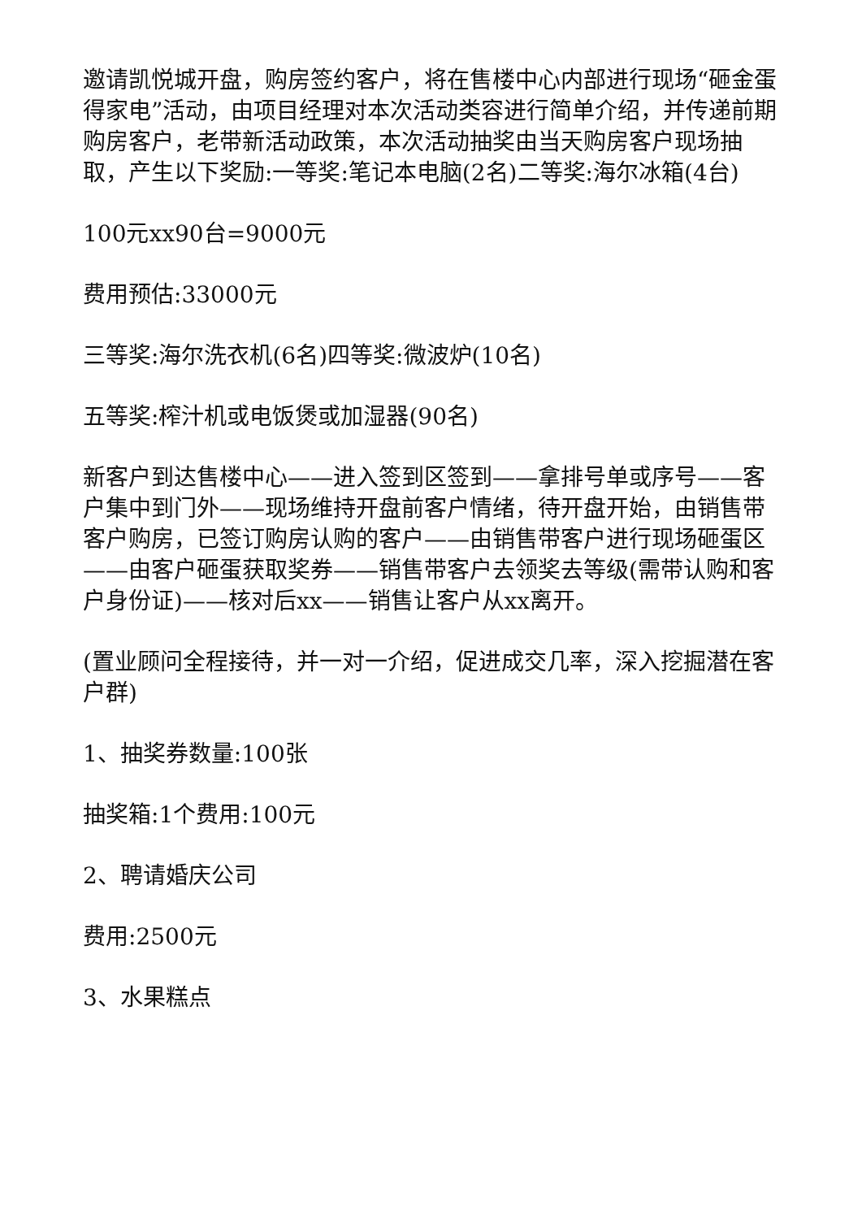邀请凯悦城开盘，购房签约客户，将在售楼中心内部进行现场“砸金蛋得家电”活动，由项目经理对本次活动类容进行简单介绍，并传递前期购房客户，老带新活动政策，本次活动抽奖由当天购房客户现场抽取，产生以下奖励:一等奖:笔记本电脑(2名)二等奖:海尔冰箱(4台)
100元xx90台=9000元
费用预估:33000元
三等奖:海尔洗衣机(6名)四等奖:微波炉(10名)
五等奖:榨汁机或电饭煲或加湿器(90名)
新客户到达售楼中心——进入签到区签到——拿排号单或序号——客户集中到门外——现场维持开盘前客户情绪，待开盘开始，由销售带客户购房，已签订购房认购的客户——由销售带客户进行现场砸蛋区——由客户砸蛋获取奖券——销售带客户去领奖去等级(需带认购和客户身份证)——核对后xx——销售让客户从xx离开。
(置业顾问全程接待，并一对一介绍，促进成交几率，深入挖掘潜在客户群)
1、抽奖券数量:100张
抽奖箱:1个费用:100元
2、聘请婚庆公司
费用:2500元
3、水果糕点